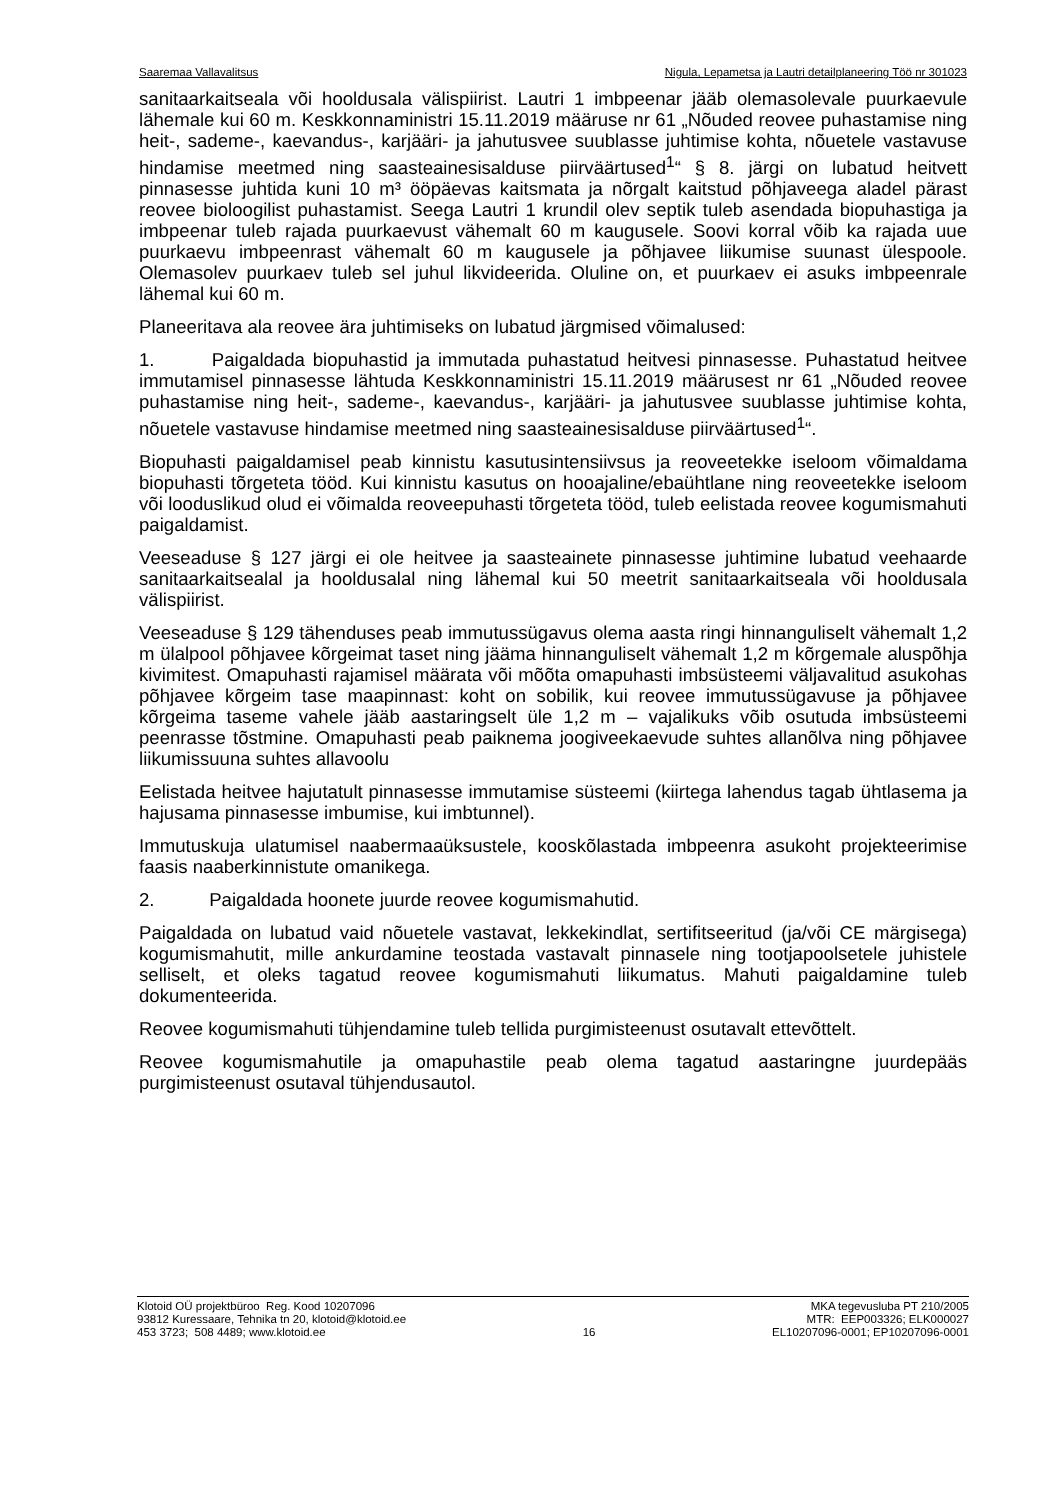Saaremaa Vallavalitsus Nigula, Lepametsa ja Lautri detailplaneering Töö nr 301023
sanitaarkaitseala või hooldusala välispiirist. Lautri 1 imbpeenar jääb olemasolevale puurkaevule lähemale kui 60 m. Keskkonnaministri 15.11.2019 määruse nr 61 „Nõuded reovee puhastamise ning heit-, sademe-, kaevandus-, karjääri- ja jahutusvee suublasse juhtimise kohta, nõuetele vastavuse hindamise meetmed ning saasteainesisalduse piirväärtused<sup>1</sup>“ § 8. järgi on lubatud heitvett pinnasesse juhtida kuni 10 m³ ööpäevas kaitsmata ja nõrgalt kaitstud põhjaveega aladel pärast reovee bioloogilist puhastamist. Seega Lautri 1 krundil olev septik tuleb asendada biopuhastiga ja imbpeenar tuleb rajada puurkaevust vähemalt 60 m kaugusele. Soovi korral võib ka rajada uue puurkaevu imbpeenrast vähemalt 60 m kaugusele ja põhjavee liikumise suunast ülespoole. Olemasolev puurkaev tuleb sel juhul likvideerida. Oluline on, et puurkaev ei asuks imbpeenrale lähemal kui 60 m.
Planeeritava ala reovee ära juhtimiseks on lubatud järgmised võimalused:
1. Paigaldada biopuhastid ja immutada puhastatud heitvesi pinnasesse. Puhastatud heitvee immutamisel pinnasesse lähtuda Keskkonnaministri 15.11.2019 määrusest nr 61 „Nõuded reovee puhastamise ning heit-, sademe-, kaevandus-, karjääri- ja jahutusvee suublasse juhtimise kohta, nõuetele vastavuse hindamise meetmed ning saasteainesisalduse piirväärtused<sup>1</sup>“.
Biopuhasti paigaldamisel peab kinnistu kasutusintensiivsus ja reoveetekke iseloom võimaldama biopuhasti tõrgeteta tööd. Kui kinnistu kasutus on hooajaline/ebaühtlane ning reoveetekke iseloom või looduslikud olud ei võimalda reoveepuhasti tõrgeteta tööd, tuleb eelistada reovee kogumismahuti paigaldamist.
Veeseaduse § 127 järgi ei ole heitvee ja saasteainete pinnasesse juhtimine lubatud veehaarde sanitaarkaitsealal ja hooldusalal ning lähemal kui 50 meetrit sanitaarkaitseala või hooldusala välispiirist.
Veeseaduse § 129 tähenduses peab immutussügavus olema aasta ringi hinnanguliselt vähemalt 1,2 m ülalpool põhjavee kõrgeimat taset ning jääma hinnanguliselt vähemalt 1,2 m kõrgemale aluspõhja kivimitest. Omapuhasti rajamisel määrata või mõõta omapuhasti imbsüsteemi väljavalitud asukohas põhjavee kõrgeim tase maapinnast: koht on sobilik, kui reovee immutussügavuse ja põhjavee kõrgeima taseme vahele jääb aastaringselt üle 1,2 m – vajalikuks võib osutuda imbsüsteemi peenrasse tõstmine. Omapuhasti peab paiknema joogiveekaevude suhtes allanõlva ning põhjavee liikumissuuna suhtes allavoolu
Eelistada heitvee hajutatult pinnasesse immutamise süsteemi (kiirtega lahendus tagab ühtlasema ja hajusama pinnasesse imbumise, kui imbtunnel).
Immutuskuja ulatumisel naabermaaüksustele, kooskõlastada imbpeenra asukoht projekteerimise faasis naaberkinnistute omanikega.
2. Paigaldada hoonete juurde reovee kogumismahutid.
Paigaldada on lubatud vaid nõuetele vastavat, lekkekindlat, sertifitseeritud (ja/või CE märgisega) kogumismahutit, mille ankurdamine teostada vastavalt pinnasele ning tootjapoolsetele juhistele selliselt, et oleks tagatud reovee kogumismahuti liikumatus. Mahuti paigaldamine tuleb dokumenteerida.
Reovee kogumismahuti tühjendamine tuleb tellida purgimisteenust osutavalt ettevõttelt.
Reovee kogumismahutile ja omapuhastile peab olema tagatud aastaringne juurdepääs purgimisteenust osutaval tühjendusautol.
Klotoid OÜ projektbüroo Reg. Kood 10207096
93812 Kuressaare, Tehnika tn 20, klotoid@klotoid.ee
453 3723; 508 4489; www.klotoid.ee
16 MKA tegevusluba PT 210/2005
MTR: EEP003326; ELK000027
EL10207096-0001; EP10207096-0001